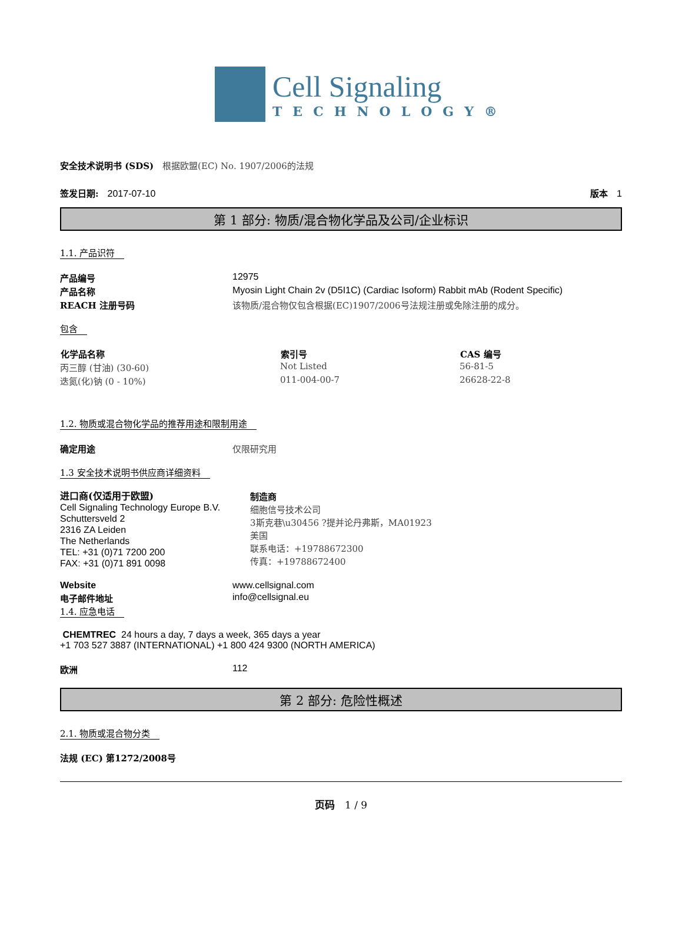Cell Signaling
TECHNOLOGY®
安全技术说明书 (SDS)　根据欧盟(EC) No. 1907/2006的法规
签发日期:　2017-07-10 版本　1
第 1 部分: 物质/混合物化学品及公司/企业标识
1.1. 产品识符
| 产品编号 | 12975 |
| 产品名称 | Myosin Light Chain 2v (D5I1C) (Cardiac Isoform) Rabbit mAb (Rodent Specific) |
| REACH 注册号码 | 该物质/混合物仅包含根据(EC)1907/2006号法规注册或免除注册的成分。 |
包含
| 化学品名称 | 索引号 | CAS 编号 |
| --- | --- | --- |
| 丙三醇 (甘油) (30-60) | Not Listed | 56-81-5 |
| 迭氮(化)钠 (0 - 10%) | 011-004-00-7 | 26628-22-8 |
1.2. 物质或混合物化学品的推荐用途和限制用途
| 确定用途 | 仅限研究用 |
1.3 安全技术说明书供应商详细资料
进口商(仅适用于欧盟)
Cell Signaling Technology Europe B.V.
Schuttersveld 2
2316 ZA Leiden
The Netherlands
TEL: +31 (0)71 7200 200
FAX: +31 (0)71 891 0098
制造商
细胞信号技术公司
3斯克巷\u30456 ?提并论丹弗斯，MA01923
美国
联系电话：+19788672300
传真：+19788672400
| Website | www.cellsignal.com |
| 电子邮件地址 | info@cellsignal.eu |
1.4. 应急电话
CHEMTREC 24 hours a day, 7 days a week, 365 days a year
+1 703 527 3887 (INTERNATIONAL) +1 800 424 9300 (NORTH AMERICA)
| 欧洲 | 112 |
第 2 部分: 危险性概述
2.1. 物质或混合物分类
法规 (EC) 第1272/2008号
页码　1 / 9